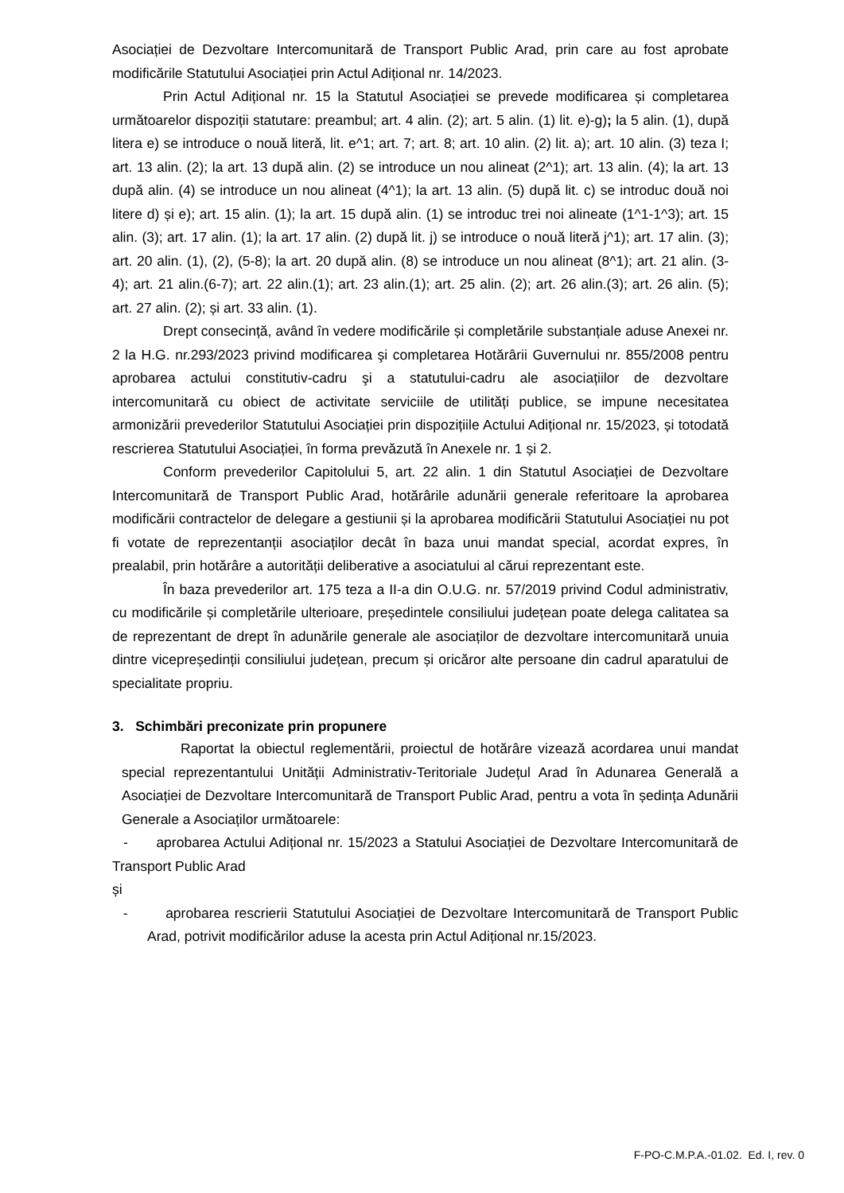Asociației de Dezvoltare Intercomunitară de Transport Public Arad, prin care au fost aprobate modificările Statutului Asociației prin Actul Adițional nr. 14/2023.
Prin Actul Adițional nr. 15 la Statutul Asociației se prevede modificarea și completarea următoarelor dispoziții statutare: preambul; art. 4 alin. (2); art. 5 alin. (1) lit. e)-g); la 5 alin. (1), după litera e) se introduce o nouă literă, lit. e^1; art. 7; art. 8; art. 10 alin. (2) lit. a); art. 10 alin. (3) teza I; art. 13 alin. (2); la art. 13 după alin. (2) se introduce un nou alineat (2^1); art. 13 alin. (4); la art. 13 după alin. (4) se introduce un nou alineat (4^1); la art. 13 alin. (5) după lit. c) se introduc două noi litere d) și e); art. 15 alin. (1); la art. 15 după alin. (1) se introduc trei noi alineate (1^1-1^3); art. 15 alin. (3); art. 17 alin. (1); la art. 17 alin. (2) după lit. j) se introduce o nouă literă j^1); art. 17 alin. (3); art. 20 alin. (1), (2), (5-8); la art. 20 după alin. (8) se introduce un nou alineat (8^1); art. 21 alin. (3-4); art. 21 alin.(6-7); art. 22 alin.(1); art. 23 alin.(1); art. 25 alin. (2); art. 26 alin.(3); art. 26 alin. (5); art. 27 alin. (2); și art. 33 alin. (1).
Drept consecință, având în vedere modificările și completările substanțiale aduse Anexei nr. 2 la H.G. nr.293/2023 privind modificarea şi completarea Hotărârii Guvernului nr. 855/2008 pentru aprobarea actului constitutiv-cadru şi a statutului-cadru ale asociațiilor de dezvoltare intercomunitară cu obiect de activitate serviciile de utilități publice, se impune necesitatea armonizării prevederilor Statutului Asociației prin dispozițiile Actului Adițional nr. 15/2023, și totodată rescrierea Statutului Asociației, în forma prevăzută în Anexele nr. 1 și 2.
Conform prevederilor Capitolului 5, art. 22 alin. 1 din Statutul Asociației de Dezvoltare Intercomunitară de Transport Public Arad, hotărârile adunării generale referitoare la aprobarea modificării contractelor de delegare a gestiunii și la aprobarea modificării Statutului Asociației nu pot fi votate de reprezentanții asociaților decât în baza unui mandat special, acordat expres, în prealabil, prin hotărâre a autorității deliberative a asociatului al cărui reprezentant este.
În baza prevederilor art. 175 teza a II-a din O.U.G. nr. 57/2019 privind Codul administrativ, cu modificările și completările ulterioare, președintele consiliului județean poate delega calitatea sa de reprezentant de drept în adunările generale ale asociaților de dezvoltare intercomunitară unuia dintre vicepreședinții consiliului județean, precum și oricăror alte persoane din cadrul aparatului de specialitate propriu.
3. Schimbări preconizate prin propunere
Raportat la obiectul reglementării, proiectul de hotărâre vizează acordarea unui mandat special reprezentantului Unității Administrativ-Teritoriale Județul Arad în Adunarea Generală a Asociației de Dezvoltare Intercomunitară de Transport Public Arad, pentru a vota în ședința Adunării Generale a Asociaților următoarele:
- aprobarea Actului Adițional nr. 15/2023 a Statului Asociației de Dezvoltare Intercomunitară de Transport Public Arad
și
- aprobarea rescrierii Statutului Asociației de Dezvoltare Intercomunitară de Transport Public Arad, potrivit modificărilor aduse la acesta prin Actul Adițional nr.15/2023.
F-PO-C.M.P.A.-01.02. Ed. I, rev. 0